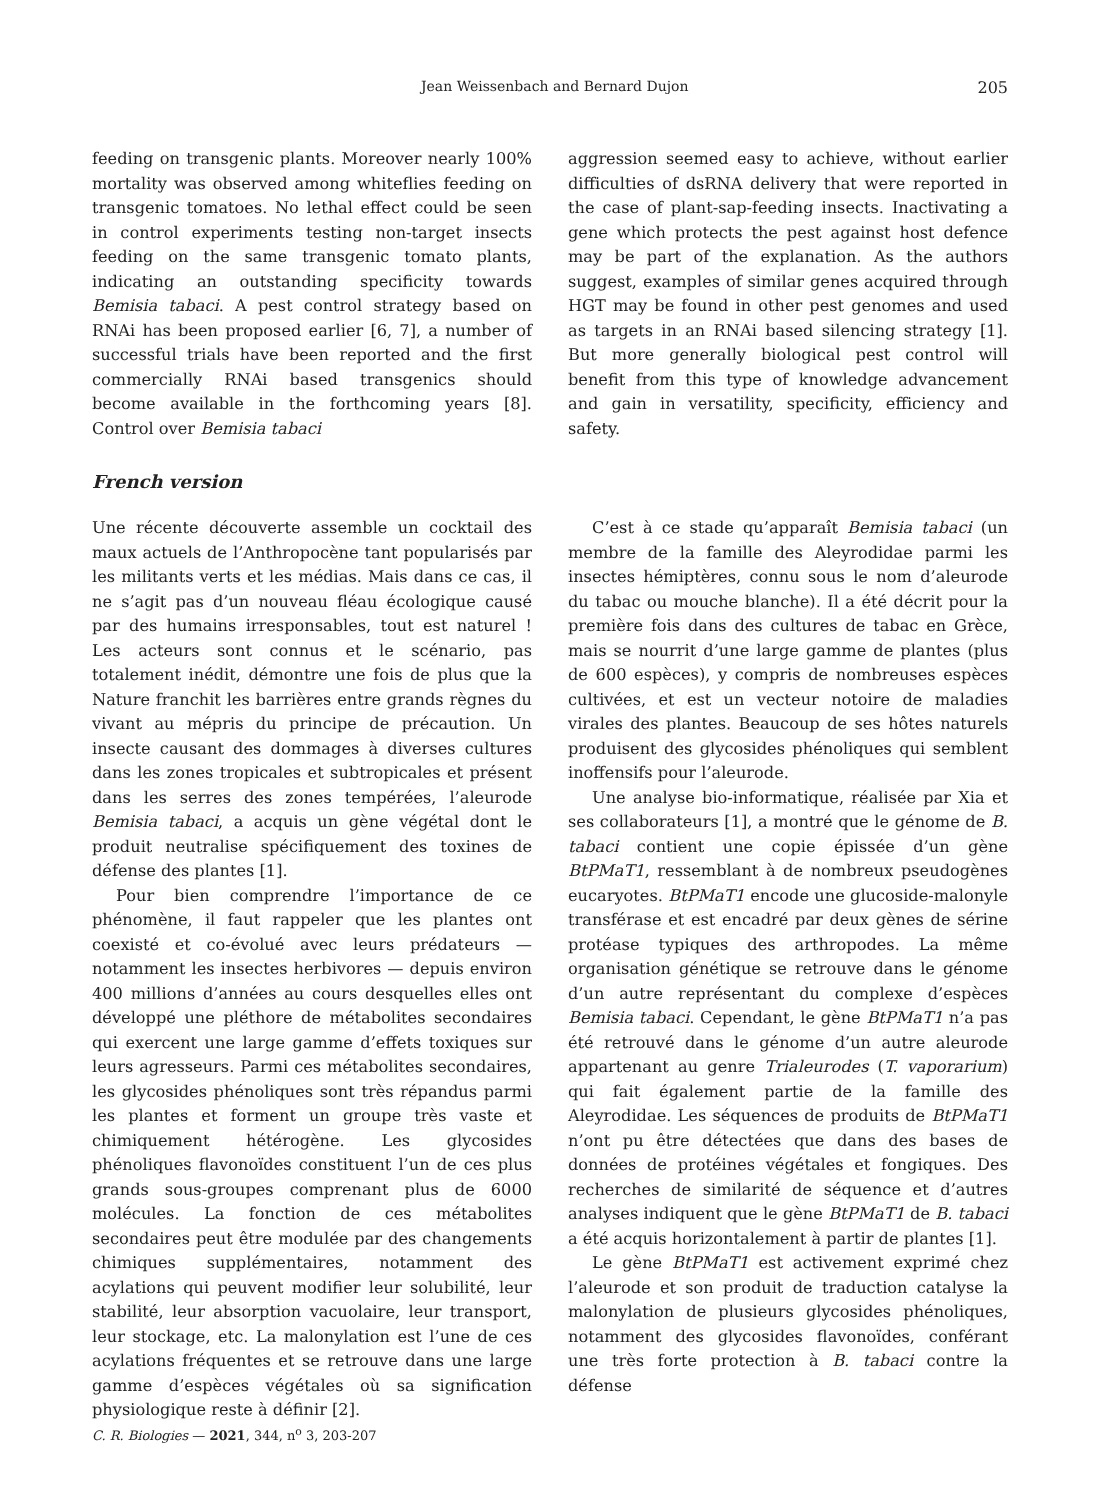Jean Weissenbach and Bernard Dujon 205
feeding on transgenic plants. Moreover nearly 100% mortality was observed among whiteflies feeding on transgenic tomatoes. No lethal effect could be seen in control experiments testing non-target insects feeding on the same transgenic tomato plants, indicating an outstanding specificity towards Bemisia tabaci. A pest control strategy based on RNAi has been proposed earlier [6, 7], a number of successful trials have been reported and the first commercially RNAi based transgenics should become available in the forthcoming years [8]. Control over Bemisia tabaci
aggression seemed easy to achieve, without earlier difficulties of dsRNA delivery that were reported in the case of plant-sap-feeding insects. Inactivating a gene which protects the pest against host defence may be part of the explanation. As the authors suggest, examples of similar genes acquired through HGT may be found in other pest genomes and used as targets in an RNAi based silencing strategy [1]. But more generally biological pest control will benefit from this type of knowledge advancement and gain in versatility, specificity, efficiency and safety.
French version
Une récente découverte assemble un cocktail des maux actuels de l’Anthropocène tant popularisés par les militants verts et les médias. Mais dans ce cas, il ne s’agit pas d’un nouveau fléau écologique causé par des humains irresponsables, tout est naturel ! Les acteurs sont connus et le scénario, pas totalement inédit, démontre une fois de plus que la Nature franchit les barrières entre grands règnes du vivant au mépris du principe de précaution. Un insecte causant des dommages à diverses cultures dans les zones tropicales et subtropicales et présent dans les serres des zones tempérées, l’aleurode Bemisia tabaci, a acquis un gène végétal dont le produit neutralise spécifiquement des toxines de défense des plantes [1].
Pour bien comprendre l’importance de ce phénomène, il faut rappeler que les plantes ont coexisté et co-évolué avec leurs prédateurs — notamment les insectes herbivores — depuis environ 400 millions d’années au cours desquelles elles ont développé une pléthore de métabolites secondaires qui exercent une large gamme d’effets toxiques sur leurs agresseurs. Parmi ces métabolites secondaires, les glycosides phénoliques sont très répandus parmi les plantes et forment un groupe très vaste et chimiquement hétérogène. Les glycosides phénoliques flavonoïdes constituent l’un de ces plus grands sous-groupes comprenant plus de 6000 molécules. La fonction de ces métabolites secondaires peut être modulée par des changements chimiques supplémentaires, notamment des acylations qui peuvent modifier leur solubilité, leur stabilité, leur absorption vacuolaire, leur transport, leur stockage, etc. La malonylation est l’une de ces acylations fréquentes et se retrouve dans une large gamme d’espèces végétales où sa signification physiologique reste à définir [2].
C’est à ce stade qu’apparaît Bemisia tabaci (un membre de la famille des Aleyrodidae parmi les insectes hémiptères, connu sous le nom d’aleurode du tabac ou mouche blanche). Il a été décrit pour la première fois dans des cultures de tabac en Grèce, mais se nourrit d’une large gamme de plantes (plus de 600 espèces), y compris de nombreuses espèces cultivées, et est un vecteur notoire de maladies virales des plantes. Beaucoup de ses hôtes naturels produisent des glycosides phénoliques qui semblent inoffensifs pour l’aleurode.
Une analyse bio-informatique, réalisée par Xia et ses collaborateurs [1], a montré que le génome de B. tabaci contient une copie épissée d’un gène BtPMaT1, ressemblant à de nombreux pseudogènes eucaryotes. BtPMaT1 encode une glucoside-malonyle transférase et est encadré par deux gènes de sérine protéase typiques des arthropodes. La même organisation génétique se retrouve dans le génome d’un autre représentant du complexe d’espèces Bemisia tabaci. Cependant, le gène BtPMaT1 n’a pas été retrouvé dans le génome d’un autre aleurode appartenant au genre Trialeurodes (T. vaporarium) qui fait également partie de la famille des Aleyrodidae. Les séquences de produits de BtPMaT1 n’ont pu être détectées que dans des bases de données de protéines végétales et fongiques. Des recherches de similarité de séquence et d’autres analyses indiquent que le gène BtPMaT1 de B. tabaci a été acquis horizontalement à partir de plantes [1].
Le gène BtPMaT1 est activement exprimé chez l’aleurode et son produit de traduction catalyse la malonylation de plusieurs glycosides phénoliques, notamment des glycosides flavonoïdes, conférant une très forte protection à B. tabaci contre la défense
C. R. Biologies — 2021, 344, n<sup>o</sup> 3, 203-207